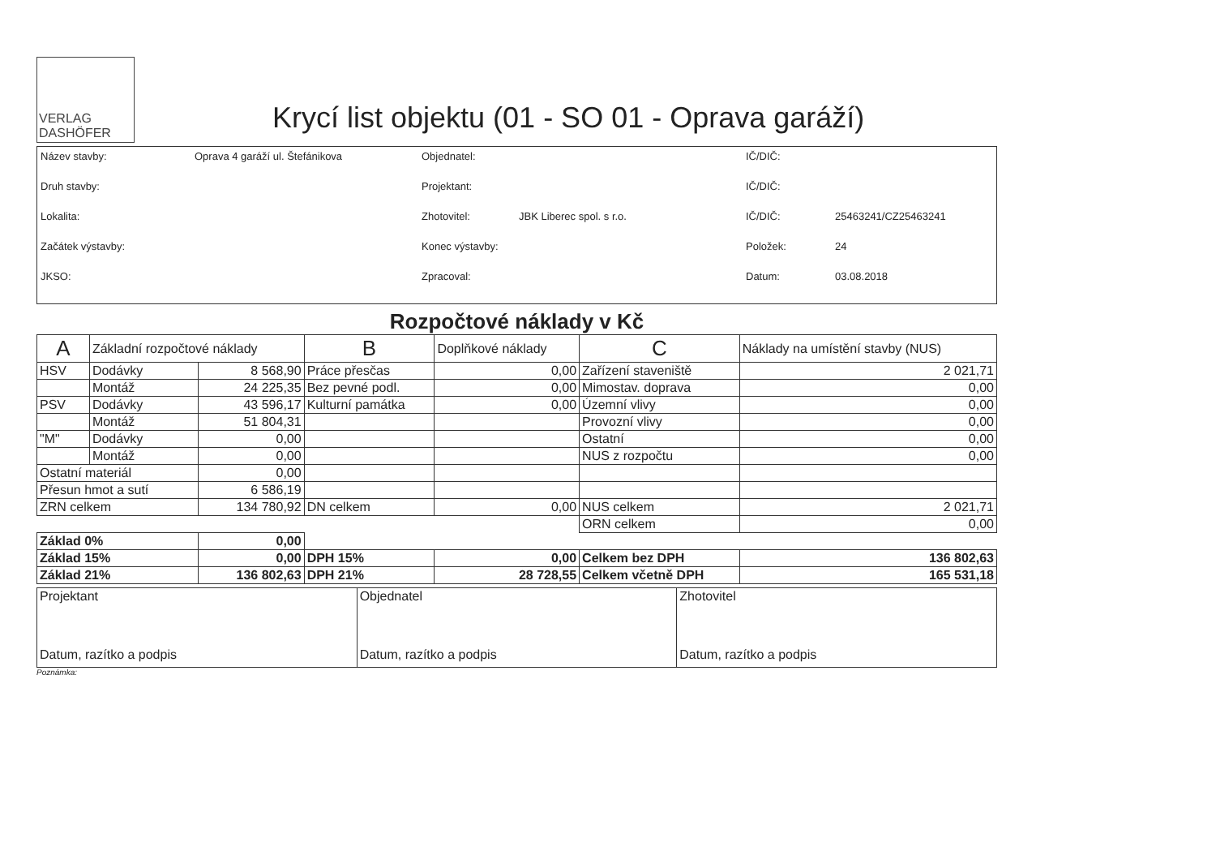VERLAG
DASHÖFER
Krycí list objektu (01 - SO 01 - Oprava garáží)
Název stavby:
Druh stavby:
Lokalita:
Začátek výstavby:
JKSO:
Oprava 4 garáží ul. Štefánikova Objednatel:
Projektant:
Zhotovitel:
Konec výstavby:
Zpracoval:
JBK Liberec spol. s r.o. IČ/DIČ:
IČ/DIČ:
IČ/DIČ:
Položek:
Datum:
25463241/CZ25463241
24
03.08.2018
Rozpočtové náklady v Kč
| A | Základní rozpočtové náklady | | B | Doplňkové náklady | C | Náklady na umístění stavby (NUS) |
| HSV | Dodávky | 8 568,90 | Práce přesčas | 0,00 | Zařízení staveniště | 2 021,71 |
| | Montáž | 24 225,35 | Bez pevné podl. | 0,00 | Mimostav. doprava | 0,00 |
| PSV | Dodávky | 43 596,17 | Kulturní památka | 0,00 | Územní vlivy | 0,00 |
| | Montáž | 51 804,31 | | | Provozní vlivy | 0,00 |
| "M" | Dodávky | 0,00 | | | Ostatní | 0,00 |
| | Montáž | 0,00 | | | NUS z rozpočtu | 0,00 |
| Ostatní materiál | | 0,00 | | | | |
| Přesun hmot a sutí | | 6 586,19 | | | | |
| ZRN celkem | | 134 780,92 | DN celkem | 0,00 | NUS celkem | 2 021,71 |
| | | | | | ORN celkem | 0,00 |
| Základ 0% | | 0,00 | | | | |
| Základ 15% | | 0,00 | DPH 15% | 0,00 | Celkem bez DPH | 136 802,63 |
| Základ 21% | | 136 802,63 | DPH 21% | 28 728,55 | Celkem včetně DPH | 165 531,18 |
| Projektant Datum, razítko a podpis | Objednatel Datum, razítko a podpis | Zhotovitel Datum, razítko a podpis |
Poznámka: